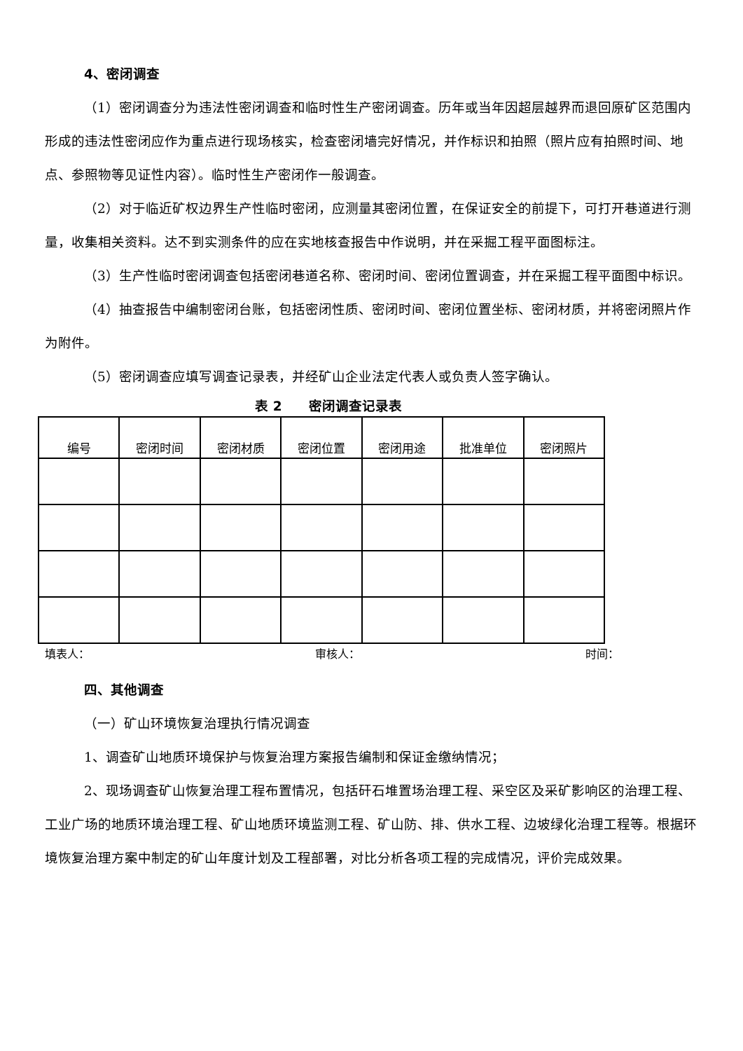4、密闭调查
（1）密闭调查分为违法性密闭调查和临时性生产密闭调查。历年或当年因超层越界而退回原矿区范围内形成的违法性密闭应作为重点进行现场核实，检查密闭墙完好情况，并作标识和拍照（照片应有拍照时间、地点、参照物等见证性内容）。临时性生产密闭作一般调查。
（2）对于临近矿权边界生产性临时密闭，应测量其密闭位置，在保证安全的前提下，可打开巷道进行测量，收集相关资料。达不到实测条件的应在实地核查报告中作说明，并在采掘工程平面图标注。
（3）生产性临时密闭调查包括密闭巷道名称、密闭时间、密闭位置调查，并在采掘工程平面图中标识。
（4）抽查报告中编制密闭台账，包括密闭性质、密闭时间、密闭位置坐标、密闭材质，并将密闭照片作为附件。
（5）密闭调查应填写调查记录表，并经矿山企业法定代表人或负责人签字确认。
表 2　　密闭调查记录表
| 编号 | 密闭时间 | 密闭材质 | 密闭位置 | 密闭用途 | 批准单位 | 密闭照片 |
| --- | --- | --- | --- | --- | --- | --- |
填表人： 审核人： 时间：
四、其他调查
（一）矿山环境恢复治理执行情况调查
1、调查矿山地质环境保护与恢复治理方案报告编制和保证金缴纳情况；
2、现场调查矿山恢复治理工程布置情况，包括矸石堆置场治理工程、采空区及采矿影响区的治理工程、工业广场的地质环境治理工程、矿山地质环境监测工程、矿山防、排、供水工程、边坡绿化治理工程等。根据环境恢复治理方案中制定的矿山年度计划及工程部署，对比分析各项工程的完成情况，评价完成效果。